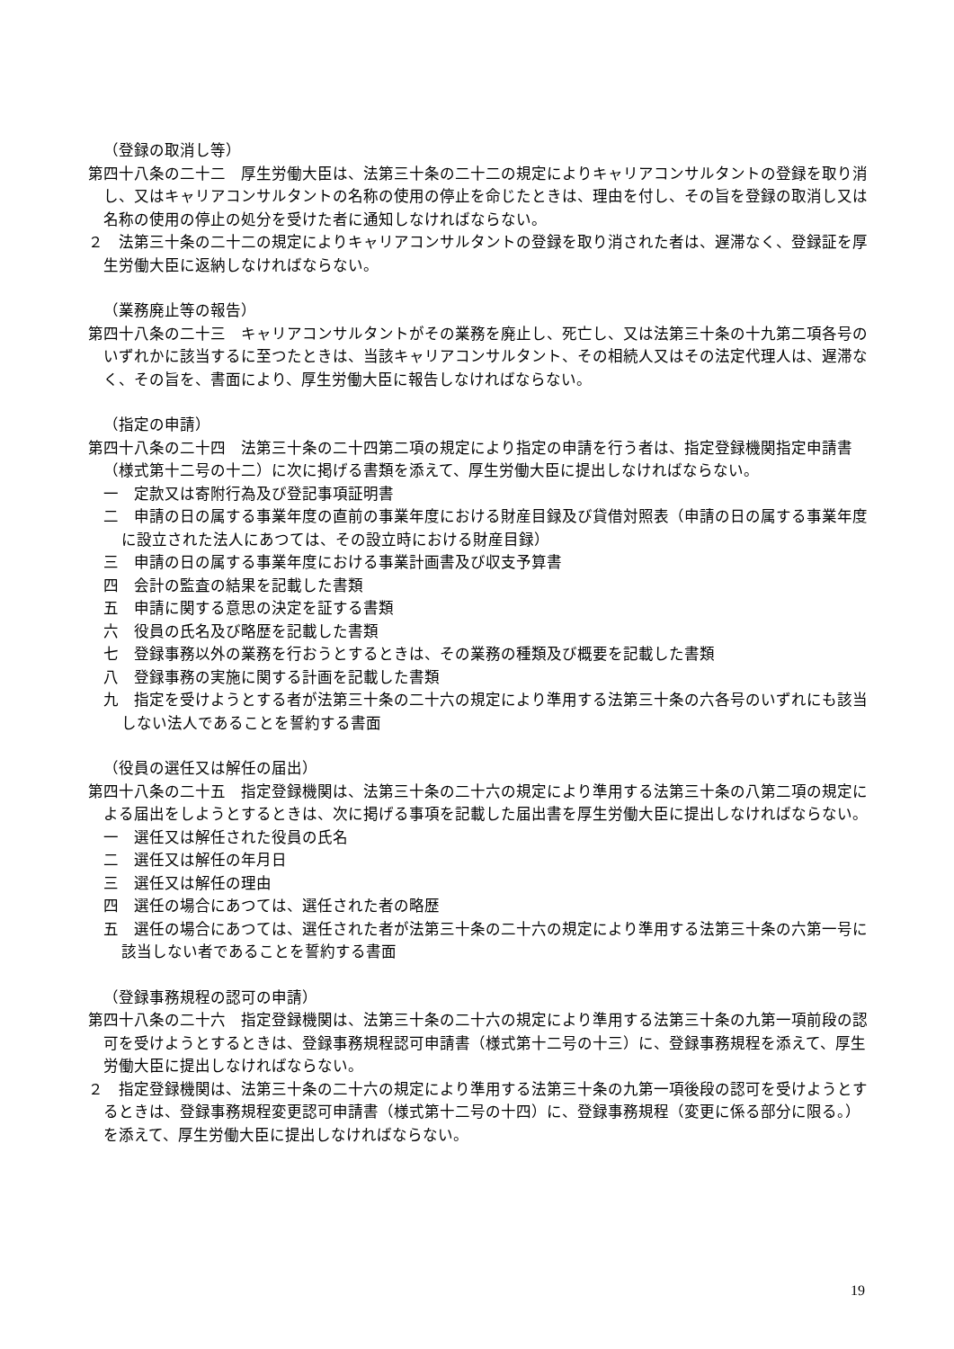（登録の取消し等）
第四十八条の二十二　厚生労働大臣は、法第三十条の二十二の規定によりキャリアコンサルタントの登録を取り消し、又はキャリアコンサルタントの名称の使用の停止を命じたときは、理由を付し、その旨を登録の取消し又は名称の使用の停止の処分を受けた者に通知しなければならない。
２　法第三十条の二十二の規定によりキャリアコンサルタントの登録を取り消された者は、遅滞なく、登録証を厚生労働大臣に返納しなければならない。
（業務廃止等の報告）
第四十八条の二十三　キャリアコンサルタントがその業務を廃止し、死亡し、又は法第三十条の十九第二項各号のいずれかに該当するに至つたときは、当該キャリアコンサルタント、その相続人又はその法定代理人は、遅滞なく、その旨を、書面により、厚生労働大臣に報告しなければならない。
（指定の申請）
第四十八条の二十四　法第三十条の二十四第二項の規定により指定の申請を行う者は、指定登録機関指定申請書（様式第十二号の十二）に次に掲げる書類を添えて、厚生労働大臣に提出しなければならない。
一　定款又は寄附行為及び登記事項証明書
二　申請の日の属する事業年度の直前の事業年度における財産目録及び貸借対照表（申請の日の属する事業年度に設立された法人にあつては、その設立時における財産目録）
三　申請の日の属する事業年度における事業計画書及び収支予算書
四　会計の監査の結果を記載した書類
五　申請に関する意思の決定を証する書類
六　役員の氏名及び略歴を記載した書類
七　登録事務以外の業務を行おうとするときは、その業務の種類及び概要を記載した書類
八　登録事務の実施に関する計画を記載した書類
九　指定を受けようとする者が法第三十条の二十六の規定により準用する法第三十条の六各号のいずれにも該当しない法人であることを誓約する書面
（役員の選任又は解任の届出）
第四十八条の二十五　指定登録機関は、法第三十条の二十六の規定により準用する法第三十条の八第二項の規定による届出をしようとするときは、次に掲げる事項を記載した届出書を厚生労働大臣に提出しなければならない。
一　選任又は解任された役員の氏名
二　選任又は解任の年月日
三　選任又は解任の理由
四　選任の場合にあつては、選任された者の略歴
五　選任の場合にあつては、選任された者が法第三十条の二十六の規定により準用する法第三十条の六第一号に該当しない者であることを誓約する書面
（登録事務規程の認可の申請）
第四十八条の二十六　指定登録機関は、法第三十条の二十六の規定により準用する法第三十条の九第一項前段の認可を受けようとするときは、登録事務規程認可申請書（様式第十二号の十三）に、登録事務規程を添えて、厚生労働大臣に提出しなければならない。
２　指定登録機関は、法第三十条の二十六の規定により準用する法第三十条の九第一項後段の認可を受けようとするときは、登録事務規程変更認可申請書（様式第十二号の十四）に、登録事務規程（変更に係る部分に限る。）を添えて、厚生労働大臣に提出しなければならない。
19